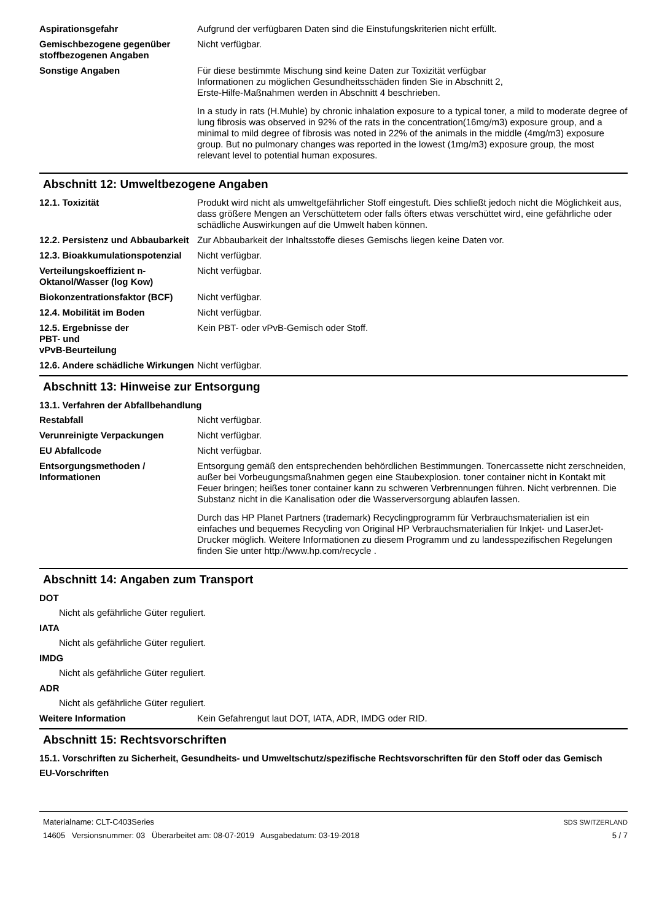Aspirationsgefahr Aufgrund der verfügbaren Daten sind die Einstufungskriterien nicht erfüllt.
Gemischbezogene gegenüber stoffbezogenen Angaben
Nicht verfügbar.
Sonstige Angaben Für diese bestimmte Mischung sind keine Daten zur Toxizität verfügbar
Informationen zu möglichen Gesundheitsschäden finden Sie in Abschnitt 2,
Erste-Hilfe-Maßnahmen werden in Abschnitt 4 beschrieben.
In a study in rats (H.Muhle) by chronic inhalation exposure to a typical toner, a mild to moderate degree of lung fibrosis was observed in 92% of the rats in the concentration(16mg/m3) exposure group, and a minimal to mild degree of fibrosis was noted in 22% of the animals in the middle (4mg/m3) exposure group. But no pulmonary changes was reported in the lowest (1mg/m3) exposure group, the most relevant level to potential human exposures.
Abschnitt 12: Umweltbezogene Angaben
12.1. Toxizität Produkt wird nicht als umweltgefährlicher Stoff eingestuft. Dies schließt jedoch nicht die Möglichkeit aus, dass größere Mengen an Verschüttetem oder falls öfters etwas verschüttet wird, eine gefährliche oder schädliche Auswirkungen auf die Umwelt haben können.
12.2. Persistenz und Abbaubarkeit
Zur Abbaubarkeit der Inhaltsstoffe dieses Gemischs liegen keine Daten vor.
12.3. Bioakkumulationspotenzial
Nicht verfügbar.
Verteilungskoeffizient n-Oktanol/Wasser (log Kow)
Nicht verfügbar.
Biokonzentrationsfaktor (BCF)
Nicht verfügbar.
12.4. Mobilität im Boden Nicht verfügbar.
12.5. Ergebnisse der
PBT- und
vPvB-Beurteilung
Kein PBT- oder vPvB-Gemisch oder Stoff.
12.6. Andere schädliche Wirkungen
Nicht verfügbar.
Abschnitt 13: Hinweise zur Entsorgung
13.1. Verfahren der Abfallbehandlung
Restabfall Nicht verfügbar.
Verunreinigte Verpackungen Nicht verfügbar.
EU Abfallcode Nicht verfügbar.
Entsorgungsmethoden / Informationen
Entsorgung gemäß den entsprechenden behördlichen Bestimmungen. Tonercassette nicht zerschneiden, außer bei Vorbeugungsmaßnahmen gegen eine Staubexplosion. toner container nicht in Kontakt mit Feuer bringen; heißes toner container kann zu schweren Verbrennungen führen. Nicht verbrennen. Die Substanz nicht in die Kanalisation oder die Wasserversorgung ablaufen lassen.
Durch das HP Planet Partners (trademark) Recyclingprogramm für Verbrauchsmaterialien ist ein einfaches und bequemes Recycling von Original HP Verbrauchsmaterialien für Inkjet- und LaserJet-Drucker möglich. Weitere Informationen zu diesem Programm und zu landesspezifischen Regelungen finden Sie unter http://www.hp.com/recycle .
Abschnitt 14: Angaben zum Transport
DOT
Nicht als gefährliche Güter reguliert.
IATA
Nicht als gefährliche Güter reguliert.
IMDG
Nicht als gefährliche Güter reguliert.
ADR
Nicht als gefährliche Güter reguliert.
Weitere Information Kein Gefahrengut laut DOT, IATA, ADR, IMDG oder RID.
Abschnitt 15: Rechtsvorschriften
15.1. Vorschriften zu Sicherheit, Gesundheits- und Umweltschutz/spezifische Rechtsvorschriften für den Stoff oder das Gemisch
EU-Vorschriften
Materialname: CLT-C403Series
14605 Versionsnummer: 03 Überarbeitet am: 08-07-2019 Ausgabedatum: 03-19-2018
SDS SWITZERLAND
5 / 7